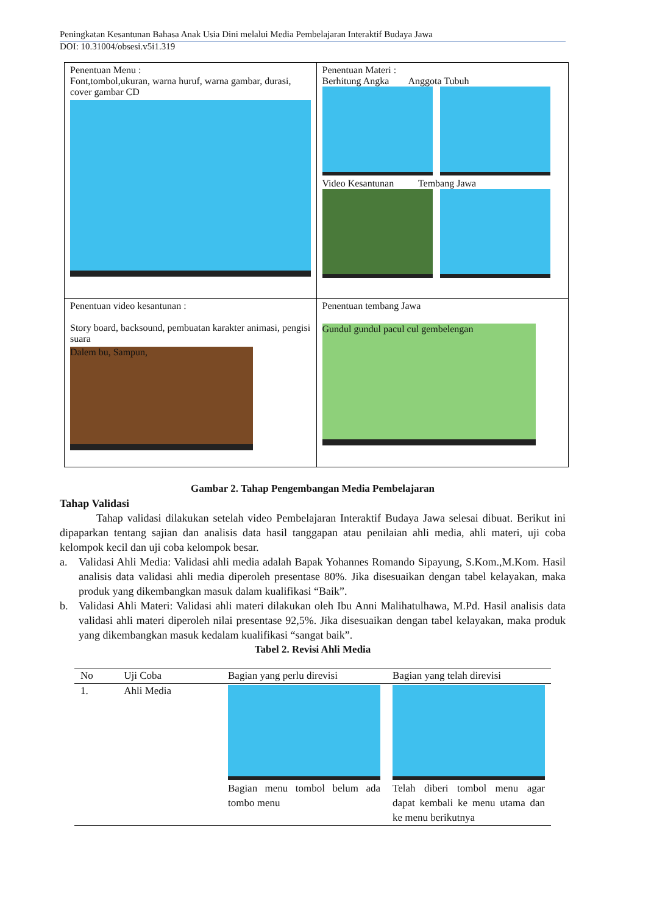Peningkatan Kesantunan Bahasa Anak Usia Dini melalui Media Pembelajaran Interaktif Budaya Jawa
DOI: 10.31004/obsesi.v5i1.319
| Penentuan Menu : Font,tombol,ukuran, warna huruf, warna gambar, durasi, cover gambar CD | Penentuan Materi : Berhitung Angka Anggota Tubuh Video Kesantunan Tembang Jawa |
| Penentuan video kesantunan : Story board, backsound, pembuatan karakter animasi, pengisi suara Dalem bu, Sampun, | Penentuan tembang Jawa Gundul gundul pacul cul gembelengan |
Gambar 2. Tahap Pengembangan Media Pembelajaran
Tahap Validasi
Tahap validasi dilakukan setelah video Pembelajaran Interaktif Budaya Jawa selesai dibuat. Berikut ini dipaparkan tentang sajian dan analisis data hasil tanggapan atau penilaian ahli media, ahli materi, uji coba kelompok kecil dan uji coba kelompok besar.
a. Validasi Ahli Media: Validasi ahli media adalah Bapak Yohannes Romando Sipayung, S.Kom.,M.Kom. Hasil analisis data validasi ahli media diperoleh presentase 80%. Jika disesuaikan dengan tabel kelayakan, maka produk yang dikembangkan masuk dalam kualifikasi “Baik”.
b. Validasi Ahli Materi: Validasi ahli materi dilakukan oleh Ibu Anni Malihatulhawa, M.Pd. Hasil analisis data validasi ahli materi diperoleh nilai presentase 92,5%. Jika disesuaikan dengan tabel kelayakan, maka produk yang dikembangkan masuk kedalam kualifikasi “sangat baik”.
Tabel 2. Revisi Ahli Media
| No | Uji Coba | Bagian yang perlu direvisi | Bagian yang telah direvisi |
| --- | --- | --- | --- |
| 1. | Ahli Media | Bagian menu tombol belum ada tombo menu | Telah diberi tombol menu agar dapat kembali ke menu utama dan ke menu berikutnya |